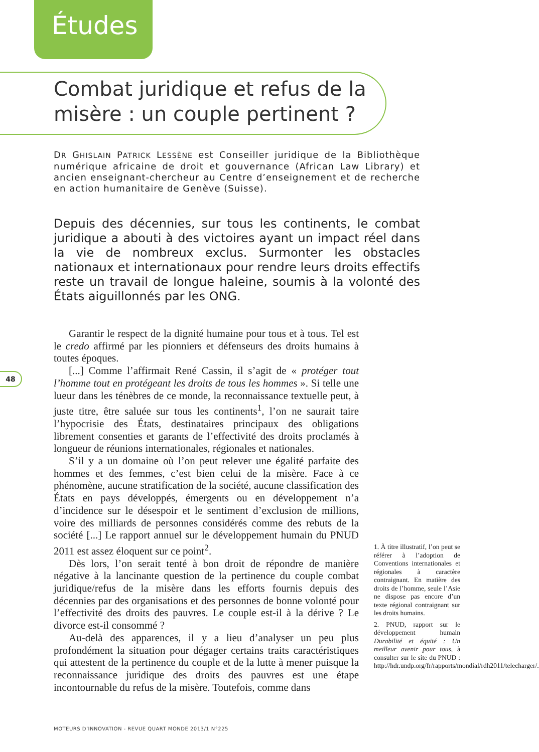Études
Combat juridique et refus de la
misère : un couple pertinent ?
DR GHISLAIN PATRICK LESSÈNE est Conseiller juridique de la Bibliothèque numérique africaine de droit et gouvernance (African Law Library) et ancien enseignant-chercheur au Centre d’enseignement et de recherche en action humanitaire de Genève (Suisse).
Depuis des décennies, sur tous les continents, le combat juridique a abouti à des victoires ayant un impact réel dans la vie de nombreux exclus. Surmonter les obstacles nationaux et internationaux pour rendre leurs droits effectifs reste un travail de longue haleine, soumis à la volonté des États aiguillonnés par les ONG.
48
Garantir le respect de la dignité humaine pour tous et à tous. Tel est le credo affirmé par les pionniers et défenseurs des droits humains à toutes époques.
[...] Comme l’affirmait René Cassin, il s’agit de « protéger tout l’homme tout en protégeant les droits de tous les hommes ». Si telle une lueur dans les ténèbres de ce monde, la reconnaissance textuelle peut, à juste titre, être saluée sur tous les continents<sup>1</sup>, l’on ne saurait taire l’hypocrisie des États, destinataires principaux des obligations librement consenties et garants de l’effectivité des droits proclamés à longueur de réunions internationales, régionales et nationales.
S’il y a un domaine où l’on peut relever une égalité parfaite des hommes et des femmes, c’est bien celui de la misère. Face à ce phénomène, aucune stratification de la société, aucune classification des États en pays développés, émergents ou en développement n’a d’incidence sur le désespoir et le sentiment d’exclusion de millions, voire des milliards de personnes considérés comme des rebuts de la société [...] Le rapport annuel sur le développement humain du PNUD 2011 est assez éloquent sur ce point<sup>2</sup>.
Dès lors, l’on serait tenté à bon droit de répondre de manière négative à la lancinante question de la pertinence du couple combat juridique/refus de la misère dans les efforts fournis depuis des décennies par des organisations et des personnes de bonne volonté pour l’effectivité des droits des pauvres. Le couple est-il à la dérive ? Le divorce est-il consommé ?
Au-delà des apparences, il y a lieu d’analyser un peu plus profondément la situation pour dégager certains traits caractéristiques qui attestent de la pertinence du couple et de la lutte à mener puisque la reconnaissance juridique des droits des pauvres est une étape incontournable du refus de la misère. Toutefois, comme dans
1. À titre illustratif, l’on peut se référer à l’adoption de Conventions internationales et régionales à caractère contraignant. En matière des droits de l’homme, seule l’Asie ne dispose pas encore d’un texte régional contraignant sur les droits humains.
2. PNUD, rapport sur le développement humain Durabilité et équité : Un meilleur avenir pour tous, à consulter sur le site du PNUD : http://hdr.undp.org/fr/rapports/mondial/rdh2011/telecharger/.
MOTEURS D’INNOVATION - REVUE QUART MONDE 2013/1 N°225